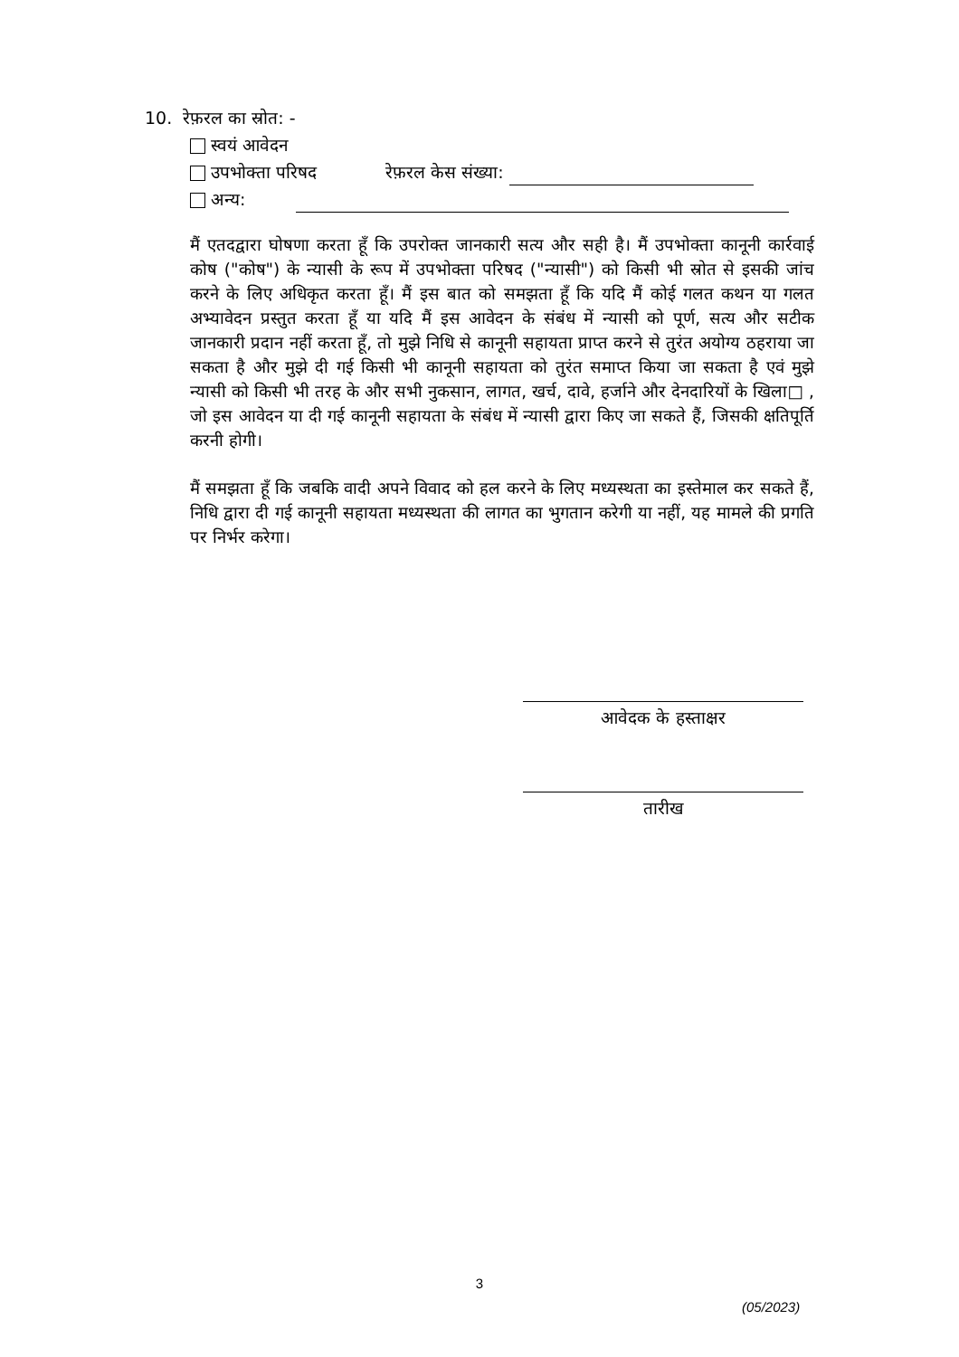10. रेफ़रल का स्रोत: -
स्वयं आवेदन
उपभोक्ता परिषद रेफ़रल केस संख्या:
अन्य:
मैं एतदद्वारा घोषणा करता हूँ कि उपरोक्त जानकारी सत्य और सही है। मैं उपभोक्ता कानूनी कार्रवाई कोष ("कोष") के न्यासी के रूप में उपभोक्ता परिषद ("न्यासी") को किसी भी स्रोत से इसकी जांच करने के लिए अधिकृत करता हूँ। मैं इस बात को समझता हूँ कि यदि मैं कोई गलत कथन या गलत अभ्यावेदन प्रस्तुत करता हूँ या यदि मैं इस आवेदन के संबंध में न्यासी को पूर्ण, सत्य और सटीक जानकारी प्रदान नहीं करता हूँ, तो मुझे निधि से कानूनी सहायता प्राप्त करने से तुरंत अयोग्य ठहराया जा सकता है और मुझे दी गई किसी भी कानूनी सहायता को तुरंत समाप्त किया जा सकता है एवं मुझे न्यासी को किसी भी तरह के और सभी नुकसान, लागत, खर्च, दावे, हर्जाने और देनदारियों के खिला□ , जो इस आवेदन या दी गई कानूनी सहायता के संबंध में न्यासी द्वारा किए जा सकते हैं, जिसकी क्षतिपूर्ति करनी होगी।
मैं समझता हूँ कि जबकि वादी अपने विवाद को हल करने के लिए मध्यस्थता का इस्तेमाल कर सकते हैं, निधि द्वारा दी गई कानूनी सहायता मध्यस्थता की लागत का भुगतान करेगी या नहीं, यह मामले की प्रगति पर निर्भर करेगा।
आवेदक के हस्ताक्षर
तारीख
3
(05/2023)